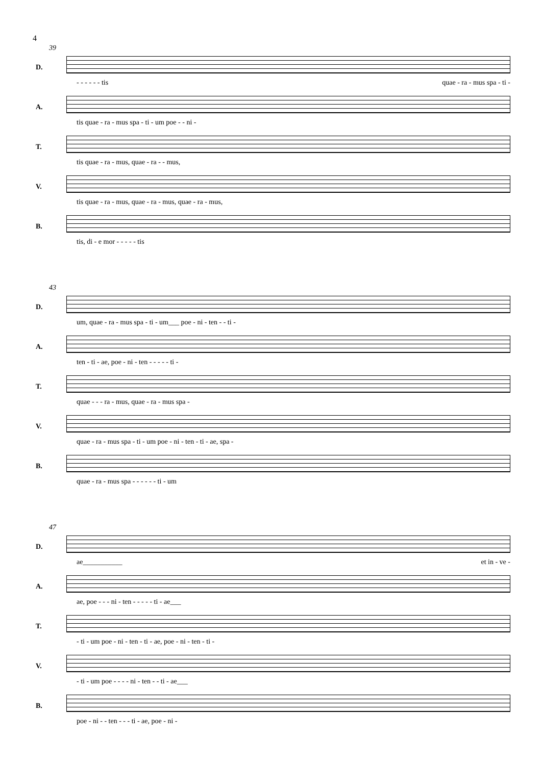4
39
D.
- - - - - - tis quae - ra - mus spa - ti -
A.
tis quae - ra - mus spa - ti - um poe - - ni -
T.
tis quae - ra - mus, quae - ra - - mus,
V.
tis quae - ra - mus, quae - ra - mus, quae - ra - mus,
B.
tis, di - e mor - - - - - tis
43
D.
um, quae - ra - mus spa - ti - um___ poe - ni - ten - - ti -
A.
ten - ti - ae, poe - ni - ten - - - - - ti -
T.
quae - - - ra - mus, quae - ra - mus spa -
V.
quae - ra - mus spa - ti - um poe - ni - ten - ti - ae, spa -
B.
quae - ra - mus spa - - - - - - ti - um
47
D.
ae___________ et in - ve -
A.
ae, poe - - - ni - ten - - - - - ti - ae___
T.
- ti - um poe - ni - ten - ti - ae, poe - ni - ten - ti -
V.
- ti - um poe - - - - ni - ten - - ti - ae___
B.
poe - ni - - ten - - - ti - ae, poe - ni -